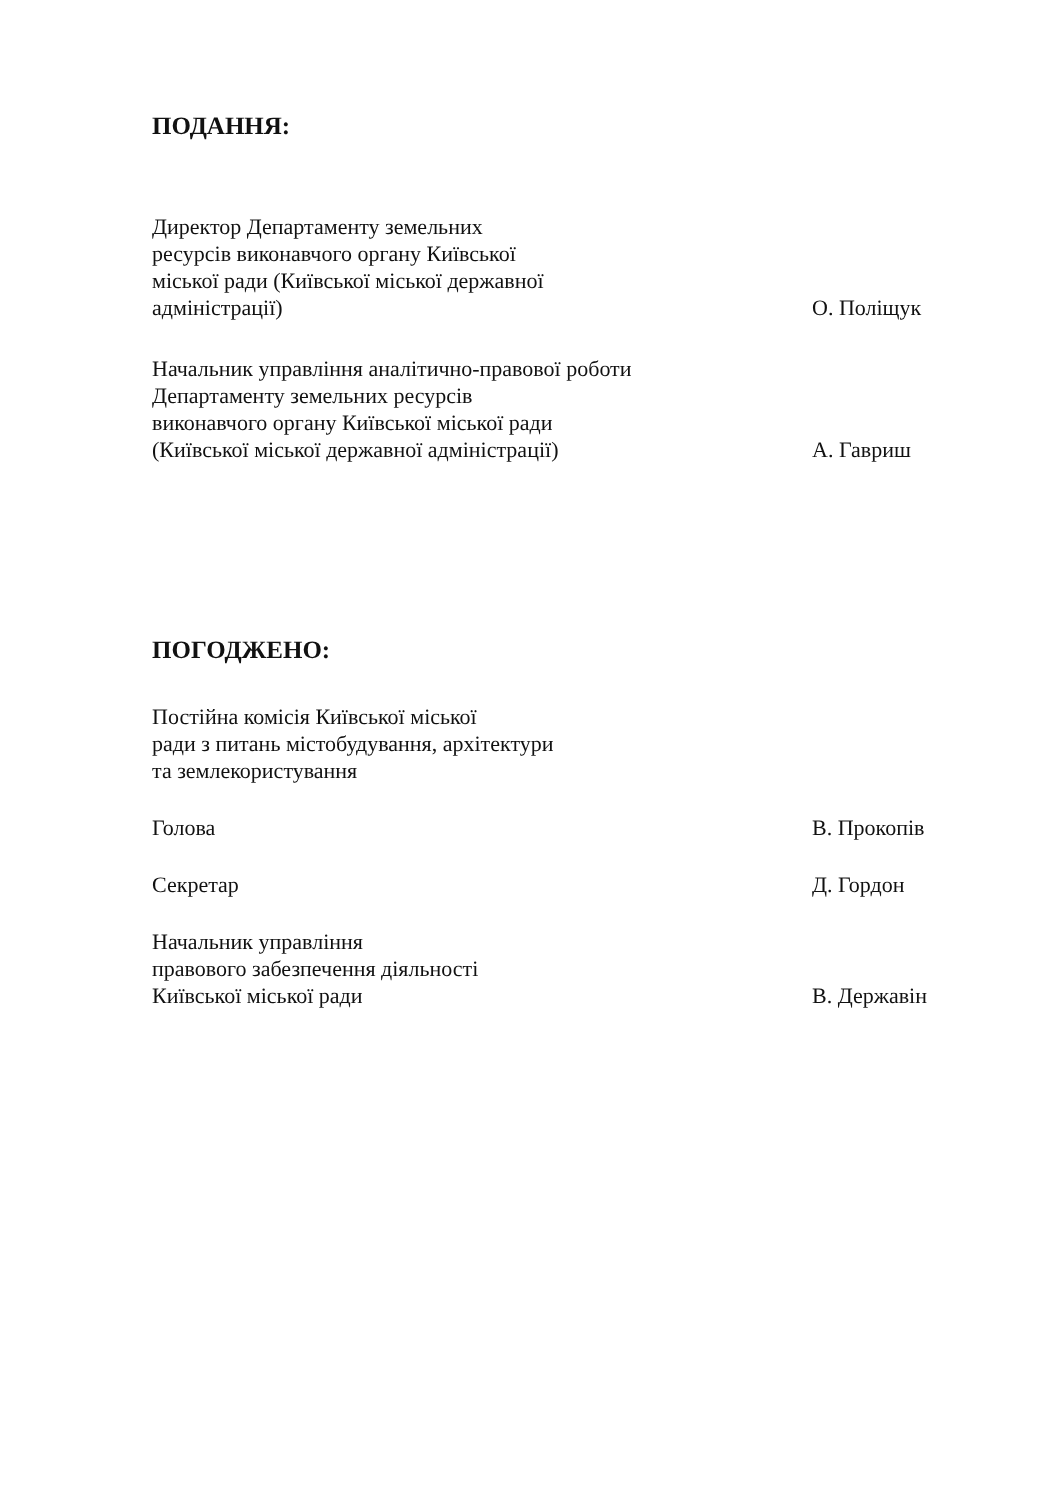ПОДАННЯ:
Директор Департаменту земельних
ресурсів виконавчого органу Київської
міської ради (Київської міської державної
адміністрації)
О. Поліщук
Начальник управління аналітично-правової роботи
Департаменту земельних ресурсів
виконавчого органу Київської міської ради
(Київської міської державної адміністрації)
А. Гавриш
ПОГОДЖЕНО:
Постійна комісія Київської міської
ради з питань містобудування, архітектури
та землекористування
Голова
В. Прокопів
Секретар
Д. Гордон
Начальник управління
правового забезпечення діяльності
Київської міської ради
В. Державін